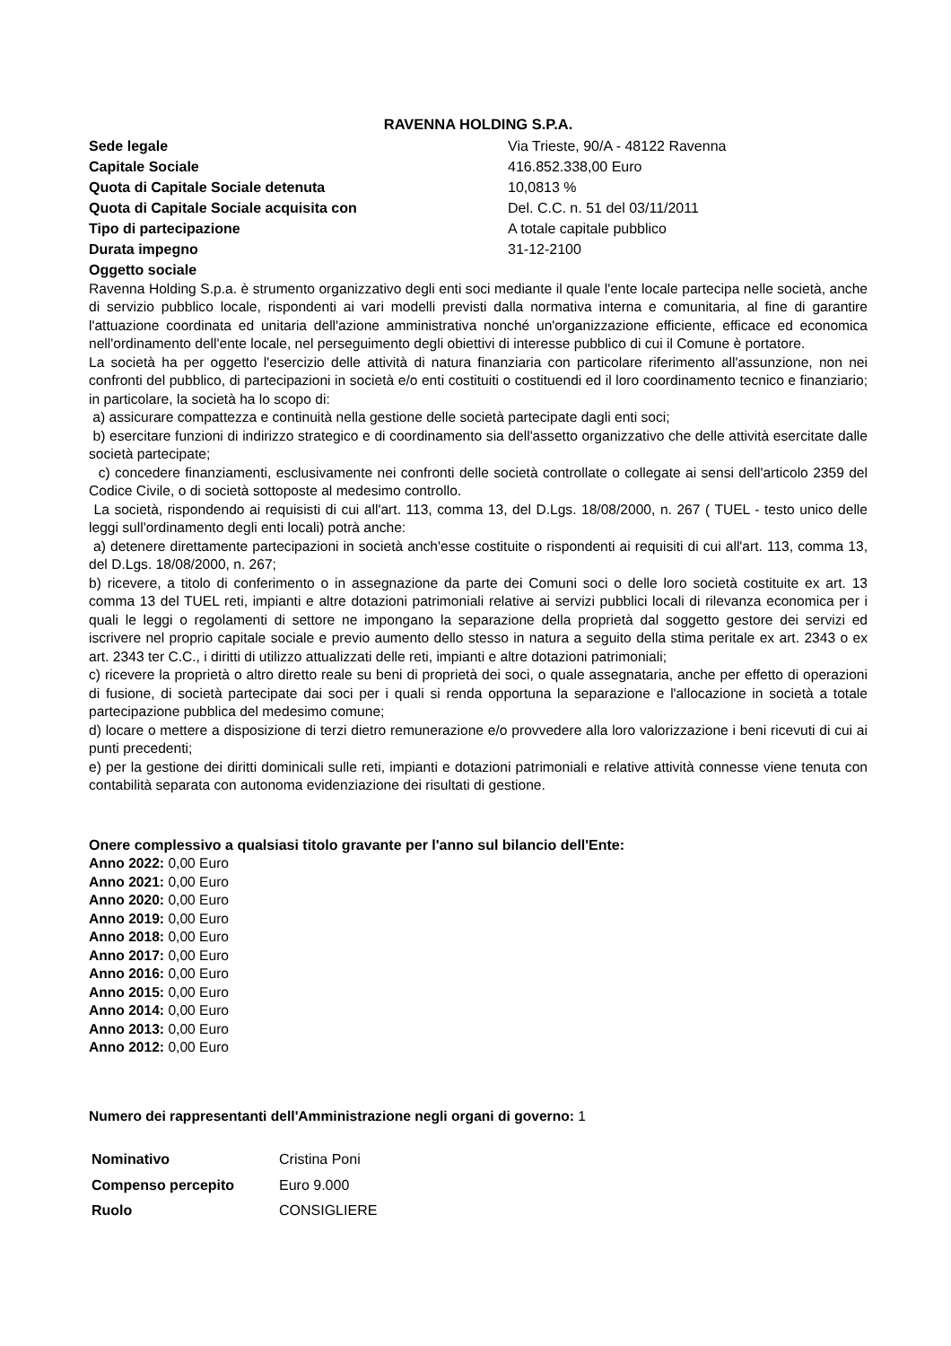RAVENNA HOLDING S.P.A.
| Sede legale | Via Trieste, 90/A - 48122 Ravenna |
| Capitale Sociale | 416.852.338,00 Euro |
| Quota di Capitale Sociale detenuta | 10,0813 % |
| Quota di Capitale Sociale acquisita con | Del. C.C. n. 51 del 03/11/2011 |
| Tipo di partecipazione | A totale capitale pubblico |
| Durata impegno | 31-12-2100 |
| Oggetto sociale | |
Ravenna Holding S.p.a. è strumento organizzativo degli enti soci mediante il quale l'ente locale partecipa nelle società, anche di servizio pubblico locale, rispondenti ai vari modelli previsti dalla normativa interna e comunitaria, al fine di garantire l'attuazione coordinata ed unitaria dell'azione amministrativa nonché un'organizzazione efficiente, efficace ed economica nell'ordinamento dell'ente locale, nel perseguimento degli obiettivi di interesse pubblico di cui il Comune è portatore.
La società ha per oggetto l'esercizio delle attività di natura finanziaria con particolare riferimento all'assunzione, non nei confronti del pubblico, di partecipazioni in società e/o enti costituiti o costituendi ed il loro coordinamento tecnico e finanziario; in particolare, la società ha lo scopo di:
a) assicurare compattezza e continuità nella gestione delle società partecipate dagli enti soci;
b) esercitare funzioni di indirizzo strategico e di coordinamento sia dell'assetto organizzativo che delle attività esercitate dalle società partecipate;
c) concedere finanziamenti, esclusivamente nei confronti delle società controllate o collegate ai sensi dell'articolo 2359 del Codice Civile, o di società sottoposte al medesimo controllo.
La società, rispondendo ai requisisti di cui all'art. 113, comma 13, del D.Lgs. 18/08/2000, n. 267 ( TUEL - testo unico delle leggi sull'ordinamento degli enti locali) potrà anche:
a) detenere direttamente partecipazioni in società anch'esse costituite o rispondenti ai requisiti di cui all'art. 113, comma 13, del D.Lgs. 18/08/2000, n. 267;
b) ricevere, a titolo di conferimento o in assegnazione da parte dei Comuni soci o delle loro società costituite ex art. 13 comma 13 del TUEL reti, impianti e altre dotazioni patrimoniali relative ai servizi pubblici locali di rilevanza economica per i quali le leggi o regolamenti di settore ne impongano la separazione della proprietà dal soggetto gestore dei servizi ed iscrivere nel proprio capitale sociale e previo aumento dello stesso in natura a seguito della stima peritale ex art. 2343 o ex art. 2343 ter C.C., i diritti di utilizzo attualizzati delle reti, impianti e altre dotazioni patrimoniali;
c) ricevere la proprietà o altro diretto reale su beni di proprietà dei soci, o quale assegnataria, anche per effetto di operazioni di fusione, di società partecipate dai soci per i quali si renda opportuna la separazione e l'allocazione in società a totale partecipazione pubblica del medesimo comune;
d) locare o mettere a disposizione di terzi dietro remunerazione e/o provvedere alla loro valorizzazione i beni ricevuti di cui ai punti precedenti;
e) per la gestione dei diritti dominicali sulle reti, impianti e dotazioni patrimoniali e relative attività connesse viene tenuta con contabilità separata con autonoma evidenziazione dei risultati di gestione.
Onere complessivo a qualsiasi titolo gravante per l'anno sul bilancio dell'Ente:
Anno 2022: 0,00 Euro
Anno 2021: 0,00 Euro
Anno 2020: 0,00 Euro
Anno 2019: 0,00 Euro
Anno 2018: 0,00 Euro
Anno 2017: 0,00 Euro
Anno 2016: 0,00 Euro
Anno 2015: 0,00 Euro
Anno 2014: 0,00 Euro
Anno 2013: 0,00 Euro
Anno 2012: 0,00 Euro
Numero dei rappresentanti dell'Amministrazione negli organi di governo: 1
| Nominativo | Cristina Poni |
| Compenso percepito | Euro 9.000 |
| Ruolo | CONSIGLIERE |